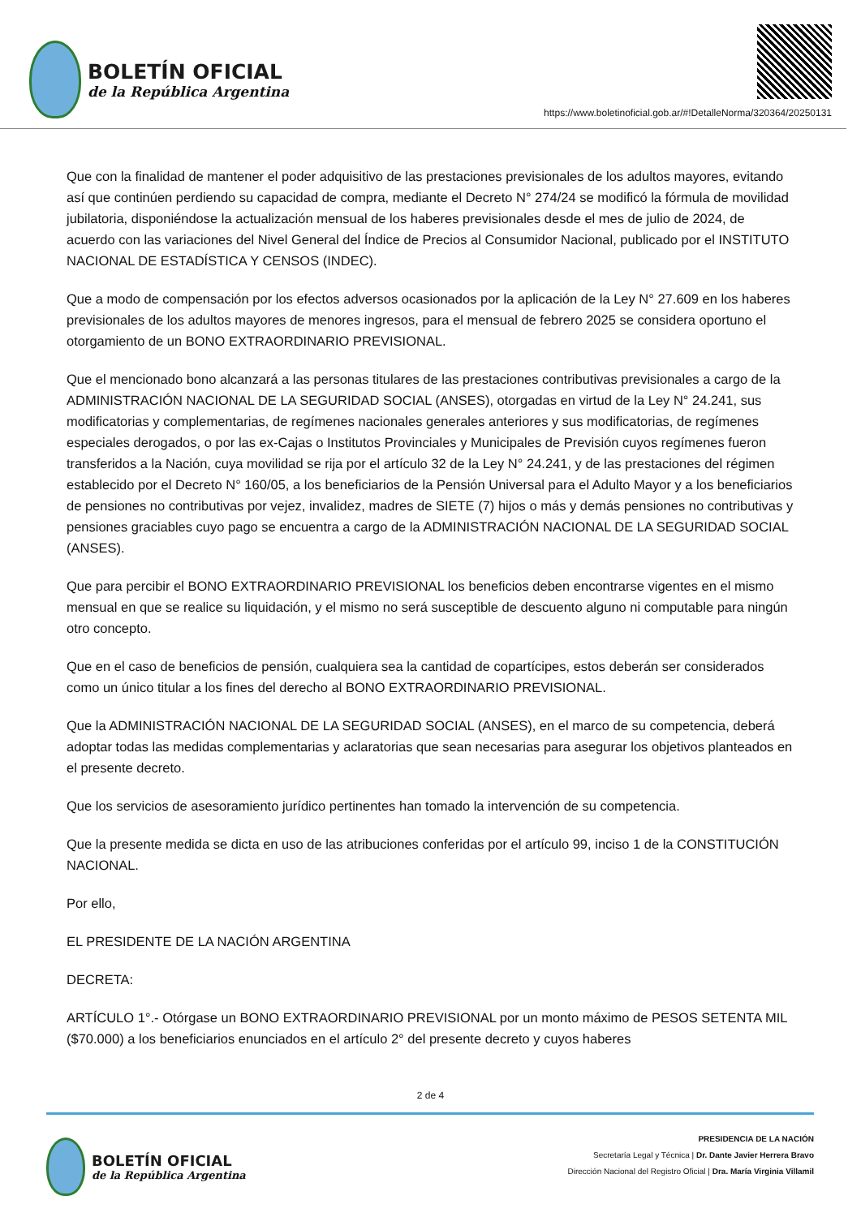BOLETÍN OFICIAL
de la República Argentina
https://www.boletinoficial.gob.ar/#!DetalleNorma/320364/20250131
Que con la finalidad de mantener el poder adquisitivo de las prestaciones previsionales de los adultos mayores, evitando así que continúen perdiendo su capacidad de compra, mediante el Decreto N° 274/24 se modificó la fórmula de movilidad jubilatoria, disponiéndose la actualización mensual de los haberes previsionales desde el mes de julio de 2024, de acuerdo con las variaciones del Nivel General del Índice de Precios al Consumidor Nacional, publicado por el INSTITUTO NACIONAL DE ESTADÍSTICA Y CENSOS (INDEC).
Que a modo de compensación por los efectos adversos ocasionados por la aplicación de la Ley N° 27.609 en los haberes previsionales de los adultos mayores de menores ingresos, para el mensual de febrero 2025 se considera oportuno el otorgamiento de un BONO EXTRAORDINARIO PREVISIONAL.
Que el mencionado bono alcanzará a las personas titulares de las prestaciones contributivas previsionales a cargo de la ADMINISTRACIÓN NACIONAL DE LA SEGURIDAD SOCIAL (ANSES), otorgadas en virtud de la Ley N° 24.241, sus modificatorias y complementarias, de regímenes nacionales generales anteriores y sus modificatorias, de regímenes especiales derogados, o por las ex-Cajas o Institutos Provinciales y Municipales de Previsión cuyos regímenes fueron transferidos a la Nación, cuya movilidad se rija por el artículo 32 de la Ley N° 24.241, y de las prestaciones del régimen establecido por el Decreto N° 160/05, a los beneficiarios de la Pensión Universal para el Adulto Mayor y a los beneficiarios de pensiones no contributivas por vejez, invalidez, madres de SIETE (7) hijos o más y demás pensiones no contributivas y pensiones graciables cuyo pago se encuentra a cargo de la ADMINISTRACIÓN NACIONAL DE LA SEGURIDAD SOCIAL (ANSES).
Que para percibir el BONO EXTRAORDINARIO PREVISIONAL los beneficios deben encontrarse vigentes en el mismo mensual en que se realice su liquidación, y el mismo no será susceptible de descuento alguno ni computable para ningún otro concepto.
Que en el caso de beneficios de pensión, cualquiera sea la cantidad de copartícipes, estos deberán ser considerados como un único titular a los fines del derecho al BONO EXTRAORDINARIO PREVISIONAL.
Que la ADMINISTRACIÓN NACIONAL DE LA SEGURIDAD SOCIAL (ANSES), en el marco de su competencia, deberá adoptar todas las medidas complementarias y aclaratorias que sean necesarias para asegurar los objetivos planteados en el presente decreto.
Que los servicios de asesoramiento jurídico pertinentes han tomado la intervención de su competencia.
Que la presente medida se dicta en uso de las atribuciones conferidas por el artículo 99, inciso 1 de la CONSTITUCIÓN NACIONAL.
Por ello,
EL PRESIDENTE DE LA NACIÓN ARGENTINA
DECRETA:
ARTÍCULO 1°.- Otórgase un BONO EXTRAORDINARIO PREVISIONAL por un monto máximo de PESOS SETENTA MIL ($70.000) a los beneficiarios enunciados en el artículo 2° del presente decreto y cuyos haberes
2 de 4
BOLETÍN OFICIAL
de la República Argentina
PRESIDENCIA DE LA NACIÓN
Secretaría Legal y Técnica | Dr. Dante Javier Herrera Bravo
Dirección Nacional del Registro Oficial | Dra. María Virginia Villamil